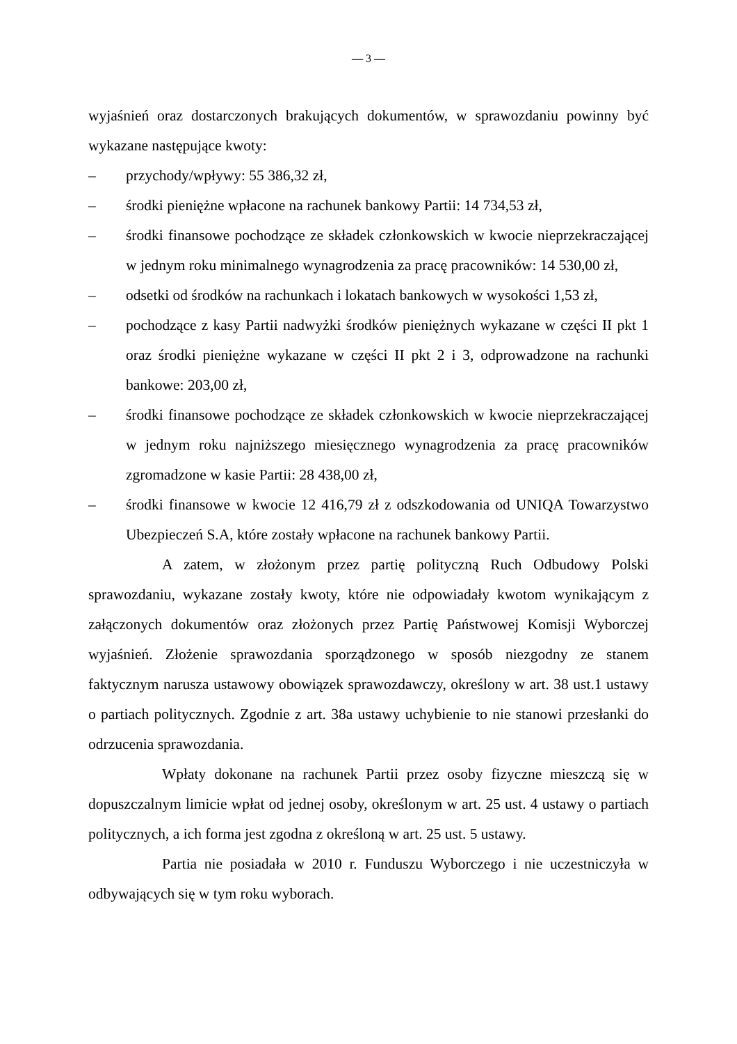— 3 —
wyjaśnień oraz dostarczonych brakujących dokumentów, w sprawozdaniu powinny być wykazane następujące kwoty:
– przychody/wpływy: 55 386,32 zł,
– środki pieniężne wpłacone na rachunek bankowy Partii: 14 734,53 zł,
– środki finansowe pochodzące ze składek członkowskich w kwocie nieprzekraczającej w jednym roku minimalnego wynagrodzenia za pracę pracowników: 14 530,00 zł,
– odsetki od środków na rachunkach i lokatach bankowych w wysokości 1,53 zł,
– pochodzące z kasy Partii nadwyżki środków pieniężnych wykazane w części II pkt 1 oraz środki pieniężne wykazane w części II pkt 2 i 3, odprowadzone na rachunki bankowe: 203,00 zł,
– środki finansowe pochodzące ze składek członkowskich w kwocie nieprzekraczającej w jednym roku najniższego miesięcznego wynagrodzenia za pracę pracowników zgromadzone w kasie Partii: 28 438,00 zł,
– środki finansowe w kwocie 12 416,79 zł z odszkodowania od UNIQA Towarzystwo Ubezpieczeń S.A, które zostały wpłacone na rachunek bankowy Partii.
A zatem, w złożonym przez partię polityczną Ruch Odbudowy Polski sprawozdaniu, wykazane zostały kwoty, które nie odpowiadały kwotom wynikającym z załączonych dokumentów oraz złożonych przez Partię Państwowej Komisji Wyborczej wyjaśnień. Złożenie sprawozdania sporządzonego w sposób niezgodny ze stanem faktycznym narusza ustawowy obowiązek sprawozdawczy, określony w art. 38 ust.1 ustawy o partiach politycznych. Zgodnie z art. 38a ustawy uchybienie to nie stanowi przesłanki do odrzucenia sprawozdania.
Wpłaty dokonane na rachunek Partii przez osoby fizyczne mieszczą się w dopuszczalnym limicie wpłat od jednej osoby, określonym w art. 25 ust. 4 ustawy o partiach politycznych, a ich forma jest zgodna z określoną w art. 25 ust. 5 ustawy.
Partia nie posiadała w 2010 r. Funduszu Wyborczego i nie uczestniczyła w odbywających się w tym roku wyborach.